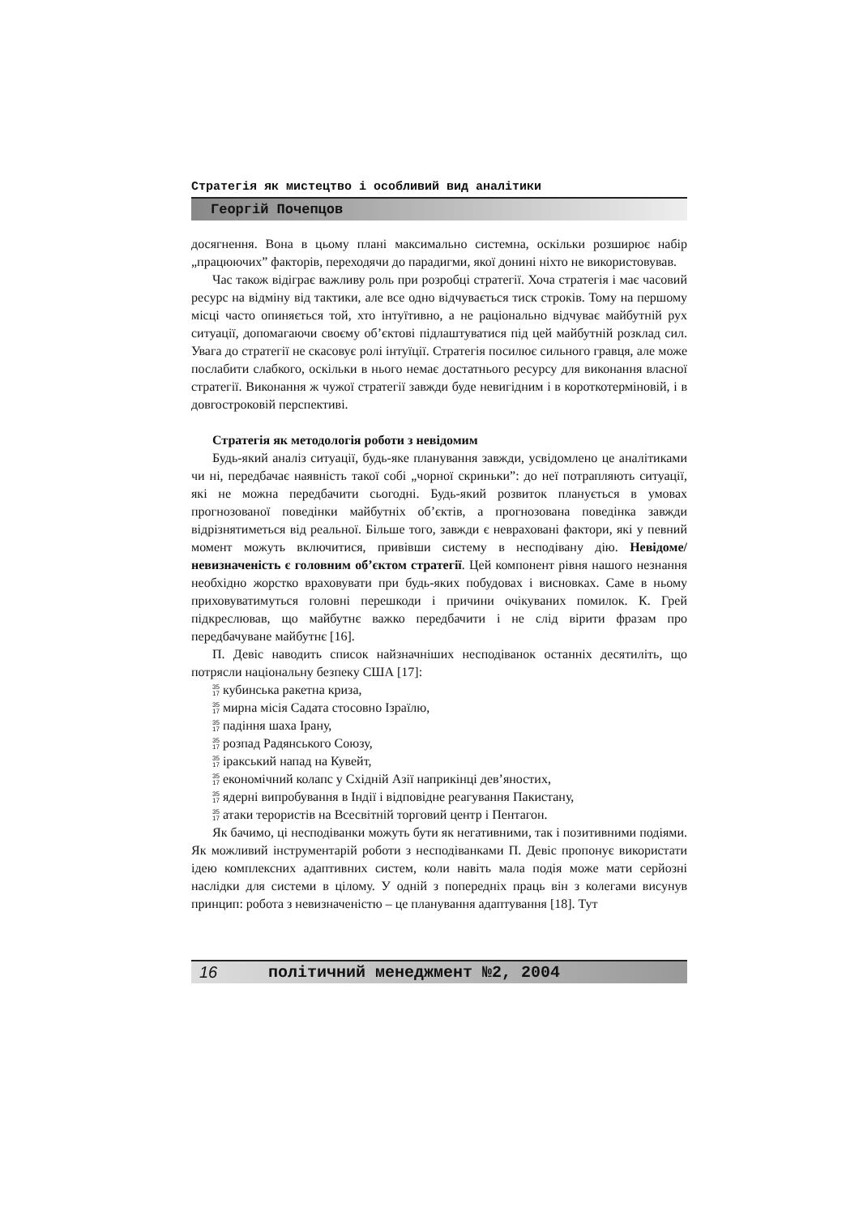Стратегія як мистецтво і особливий вид аналітики
Георгій Почепцов
досягнення. Вона в цьому плані максимально системна, оскільки розширює набір „працюючих” факторів, переходячи до парадигми, якої донині ніхто не використовував.
Час також відіграє важливу роль при розробці стратегії. Хоча стратегія і має часовий ресурс на відміну від тактики, але все одно відчувається тиск строків. Тому на першому місці часто опиняється той, хто інтуїтивно, а не раціонально відчуває майбутній рух ситуації, допомагаючи своєму об’єктові підлаштуватися під цей майбутній розклад сил. Увага до стратегії не скасовує ролі інтуїції. Стратегія посилює сильного гравця, але може послабити слабкого, оскільки в нього немає достатнього ресурсу для виконання власної стратегії. Виконання ж чужої стратегії завжди буде невигідним і в короткотерміновій, і в довгостроковій перспективі.
Стратегія як методологія роботи з невідомим
Будь-який аналіз ситуації, будь-яке планування завжди, усвідомлено це аналітиками чи ні, передбачає наявність такої собі „чорної скриньки”: до неї потрапляють ситуації, які не можна передбачити сьогодні. Будь-який розвиток планується в умовах прогнозованої поведінки майбутніх об’єктів, а прогнозована поведінка завжди відрізнятиметься від реальної. Більше того, завжди є невраховані фактори, які у певний момент можуть включитися, привівши систему в несподівану дію. Невідоме/ невизначеність є головним об’єктом стратегії. Цей компонент рівня нашого незнання необхідно жорстко враховувати при будь-яких побудовах і висновках. Саме в ньому приховуватимуться головні перешкоди і причини очікуваних помилок. К. Грей підкреслював, що майбутнє важко передбачити і не слід вірити фразам про передбачуване майбутнє [16].
П. Девіс наводить список найзначніших несподіванок останніх десятиліть, що потрясли національну безпеку США [17]:
35
17 кубинська ракетна криза,
35
17 мирна місія Садата стосовно Ізраїлю,
35
17 падіння шаха Ірану,
35
17 розпад Радянського Союзу,
35
17 іракський напад на Кувейт,
35
17 економічний колапс у Східній Азії наприкінці дев’яностих,
35
17 ядерні випробування в Індії і відповідне реагування Пакистану,
35
17 атаки терористів на Всесвітній торговий центр і Пентагон.
Як бачимо, ці несподіванки можуть бути як негативними, так і позитивними подіями. Як можливий інструментарій роботи з несподіванками П. Девіс пропонує використати ідею комплексних адаптивних систем, коли навіть мала подія може мати серйозні наслідки для системи в цілому. У одній з попередніх праць він з колегами висунув принцип: робота з невизначеністю – це планування адаптування [18]. Тут
16 політичний менеджмент №2, 2004